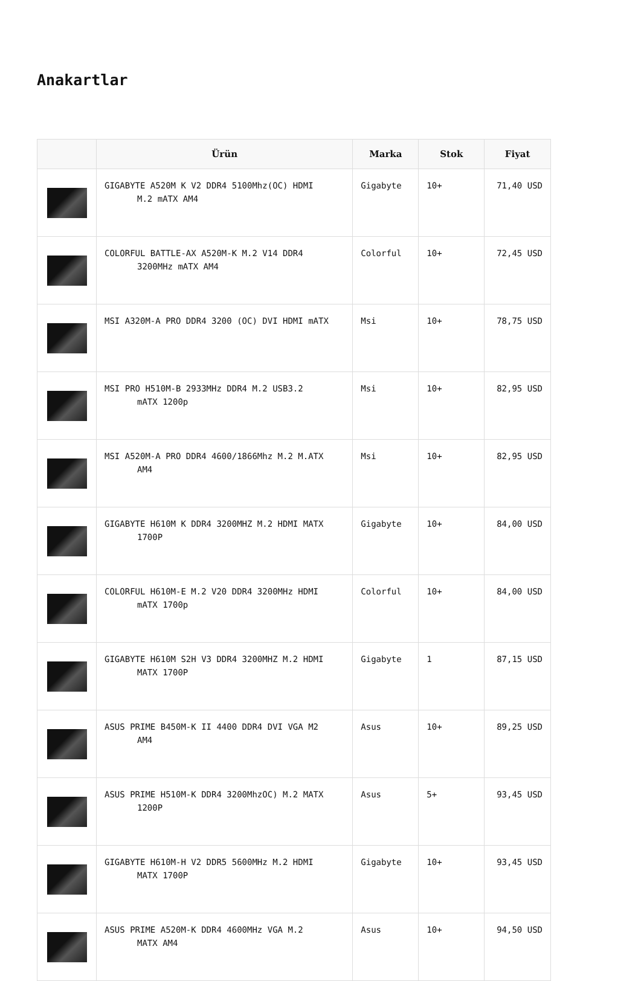Anakartlar
| | Ürün | Marka | Stok | Fiyat |
| --- | --- | --- | --- | --- |
| | GIGABYTE A520M K V2 DDR4 5100Mhz(OC) HDMI M.2 mATX AM4 | Gigabyte | 10+ | 71,40 USD |
| | COLORFUL BATTLE-AX A520M-K M.2 V14 DDR4 3200MHz mATX AM4 | Colorful | 10+ | 72,45 USD |
| | MSI A320M-A PRO DDR4 3200 (OC) DVI HDMI mATX | Msi | 10+ | 78,75 USD |
| | MSI PRO H510M-B 2933MHz DDR4 M.2 USB3.2 mATX 1200p | Msi | 10+ | 82,95 USD |
| | MSI A520M-A PRO DDR4 4600/1866Mhz M.2 M.ATX AM4 | Msi | 10+ | 82,95 USD |
| | GIGABYTE H610M K DDR4 3200MHZ M.2 HDMI MATX 1700P | Gigabyte | 10+ | 84,00 USD |
| | COLORFUL H610M-E M.2 V20 DDR4 3200MHz HDMI mATX 1700p | Colorful | 10+ | 84,00 USD |
| | GIGABYTE H610M S2H V3 DDR4 3200MHZ M.2 HDMI MATX 1700P | Gigabyte | 1 | 87,15 USD |
| | ASUS PRIME B450M-K II 4400 DDR4 DVI VGA M2 AM4 | Asus | 10+ | 89,25 USD |
| | ASUS PRIME H510M-K DDR4 3200MhzOC) M.2 MATX 1200P | Asus | 5+ | 93,45 USD |
| | GIGABYTE H610M-H V2 DDR5 5600MHz M.2 HDMI MATX 1700P | Gigabyte | 10+ | 93,45 USD |
| | ASUS PRIME A520M-K DDR4 4600MHz VGA M.2 MATX AM4 | Asus | 10+ | 94,50 USD |